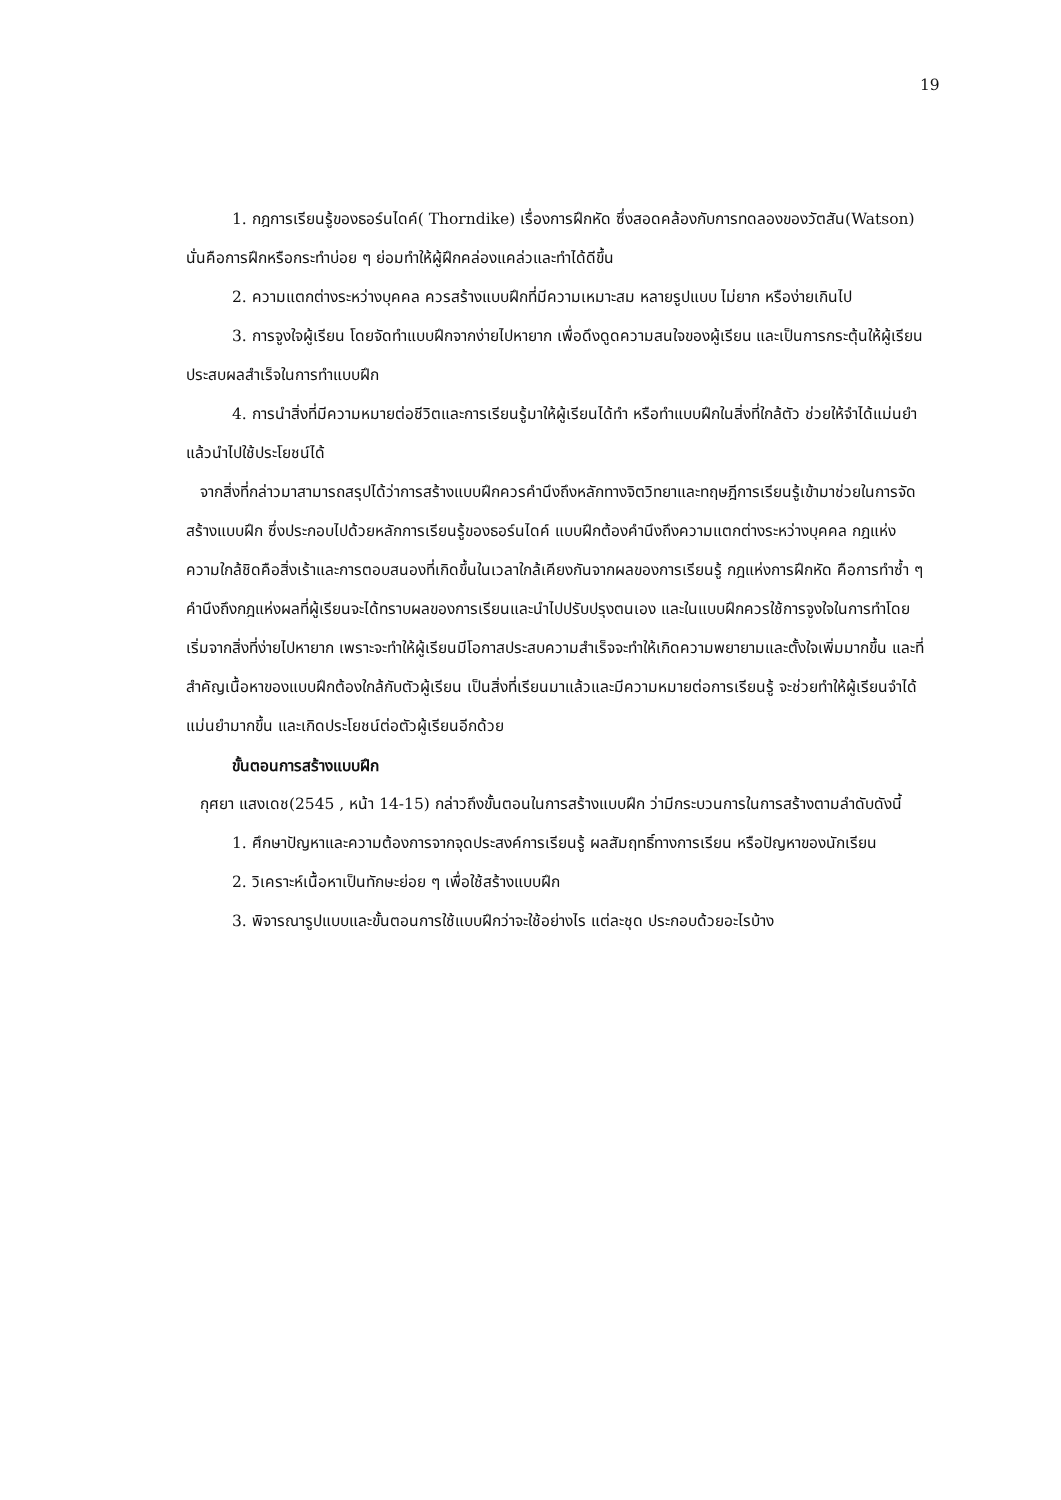19
1. กฎการเรียนรู้ของธอร์นไดค์( Thorndike) เรื่องการฝึกหัด ซึ่งสอดคล้องกับการทดลองของวัตสัน(Watson) นั่นคือการฝึกหรือกระทำบ่อย ๆ ย่อมทำให้ผู้ฝึกคล่องแคล่วและทำได้ดีขึ้น
2. ความแตกต่างระหว่างบุคคล ควรสร้างแบบฝึกที่มีความเหมาะสม หลายรูปแบบ ไม่ยาก หรือง่ายเกินไป
3. การจูงใจผู้เรียน โดยจัดทำแบบฝึกจากง่ายไปหายาก เพื่อดึงดูดความสนใจของผู้เรียน และเป็นการกระตุ้นให้ผู้เรียนประสบผลสำเร็จในการทำแบบฝึก
4. การนำสิ่งที่มีความหมายต่อชีวิตและการเรียนรู้มาให้ผู้เรียนได้ทำ หรือทำแบบฝึกในสิ่งที่ใกล้ตัว ช่วยให้จำได้แม่นยำ แล้วนำไปใช้ประโยชน์ได้
จากสิ่งที่กล่าวมาสามารถสรุปได้ว่าการสร้างแบบฝึกควรคำนึงถึงหลักทางจิตวิทยาและทฤษฎีการเรียนรู้เข้ามาช่วยในการจัดสร้างแบบฝึก ซึ่งประกอบไปด้วยหลักการเรียนรู้ของธอร์นไดค์ แบบฝึกต้องคำนึงถึงความแตกต่างระหว่างบุคคล กฎแห่งความใกล้ชิดคือสิ่งเร้าและการตอบสนองที่เกิดขึ้นในเวลาใกล้เคียงกันจากผลของการเรียนรู้ กฎแห่งการฝึกหัด คือการทำซ้ำ ๆ คำนึงถึงกฎแห่งผลที่ผู้เรียนจะได้ทราบผลของการเรียนและนำไปปรับปรุงตนเอง และในแบบฝึกควรใช้การจูงใจในการทำโดยเริ่มจากสิ่งที่ง่ายไปหายาก เพราะจะทำให้ผู้เรียนมีโอกาสประสบความสำเร็จจะทำให้เกิดความพยายามและตั้งใจเพิ่มมากขึ้น และที่สำคัญเนื้อหาของแบบฝึกต้องใกล้กับตัวผู้เรียน เป็นสิ่งที่เรียนมาแล้วและมีความหมายต่อการเรียนรู้ จะช่วยทำให้ผู้เรียนจำได้แม่นยำมากขึ้น และเกิดประโยชน์ต่อตัวผู้เรียนอีกด้วย
ขั้นตอนการสร้างแบบฝึก
กุศยา แสงเดช(2545 , หน้า 14-15) กล่าวถึงขั้นตอนในการสร้างแบบฝึก ว่ามีกระบวนการในการสร้างตามลำดับดังนี้
1. ศึกษาปัญหาและความต้องการจากจุดประสงค์การเรียนรู้ ผลสัมฤทธิ์ทางการเรียน หรือปัญหาของนักเรียน
2. วิเคราะห์เนื้อหาเป็นทักษะย่อย ๆ เพื่อใช้สร้างแบบฝึก
3. พิจารณารูปแบบและขั้นตอนการใช้แบบฝึกว่าจะใช้อย่างไร แต่ละชุด ประกอบด้วยอะไรบ้าง